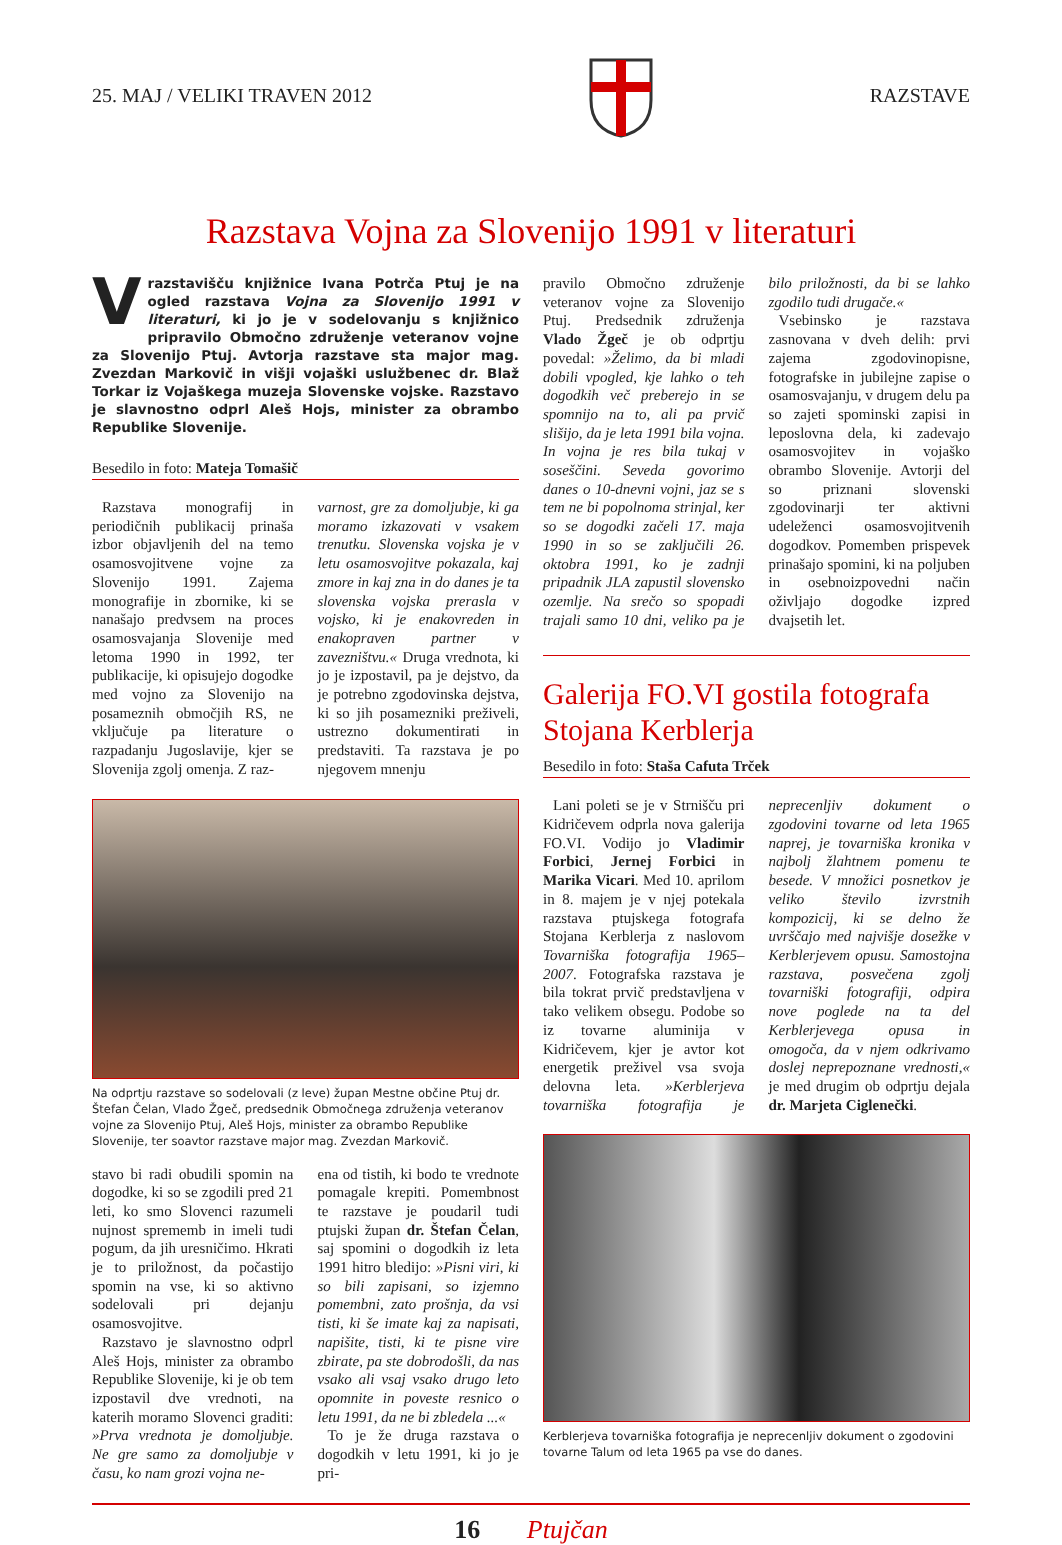25. MAJ / VELIKI TRAVEN 2012 RAZSTAVE
Razstava Vojna za Slovenijo 1991 v literaturi
V razstavišču knjižnice Ivana Potrča Ptuj je na ogled razstava Vojna za Slovenijo 1991 v literaturi, ki jo je v sodelovanju s knjižnico pripravilo Območno združenje veteranov vojne za Slovenijo Ptuj. Avtorja razstave sta major mag. Zvezdan Markovič in višji vojaški uslužbenec dr. Blaž Torkar iz Vojaškega muzeja Slovenske vojske. Razstavo je slavnostno odprl Aleš Hojs, minister za obrambo Republike Slovenije.
Besedilo in foto: Mateja Tomašič
Razstava monografij in periodičnih publikacij prinaša izbor objavljenih del na temo osamosvojitvene vojne za Slovenijo 1991. Zajema monografije in zbornike, ki se nanašajo predvsem na proces osamosvajanja Slovenije med letoma 1990 in 1992, ter publikacije, ki opisujejo dogodke med vojno za Slovenijo na posameznih območjih RS, ne vključuje pa literature o razpadanju Jugoslavije, kjer se Slovenija zgolj omenja. Z raz-
varnost, gre za domoljubje, ki ga moramo izkazovati v vsakem trenutku. Slovenska vojska je v letu osamosvojitve pokazala, kaj zmore in kaj zna in do danes je ta slovenska vojska prerasla v vojsko, ki je enakovreden in enakopraven partner v zavezništvu.« Druga vrednota, ki jo je izpostavil, pa je dejstvo, da je potrebno zgodovinska dejstva, ki so jih posamezniki preživeli, ustrezno dokumentirati in predstaviti. Ta razstava je po njegovem mnenju
Na odprtju razstave so sodelovali (z leve) župan Mestne občine Ptuj dr. Štefan Čelan, Vlado Žgeč, predsednik Območnega združenja veteranov vojne za Slovenijo Ptuj, Aleš Hojs, minister za obrambo Republike Slovenije, ter soavtor razstave major mag. Zvezdan Markovič.
stavo bi radi obudili spomin na dogodke, ki so se zgodili pred 21 leti, ko smo Slovenci razumeli nujnost sprememb in imeli tudi pogum, da jih uresničimo. Hkrati je to priložnost, da počastijo spomin na vse, ki so aktivno sodelovali pri dejanju osamosvojitve.
Razstavo je slavnostno odprl Aleš Hojs, minister za obrambo Republike Slovenije, ki je ob tem izpostavil dve vrednoti, na katerih moramo Slovenci graditi: »Prva vrednota je domoljubje. Ne gre samo za domoljubje v času, ko nam grozi vojna ne-
ena od tistih, ki bodo te vrednote pomagale krepiti. Pomembnost te razstave je poudaril tudi ptujski župan dr. Štefan Čelan, saj spomini o dogodkih iz leta 1991 hitro bledijo: »Pisni viri, ki so bili zapisani, so izjemno pomembni, zato prošnja, da vsi tisti, ki še imate kaj za napisati, napišite, tisti, ki te pisne vire zbirate, pa ste dobrodošli, da nas vsako ali vsaj vsako drugo leto opomnite in poveste resnico o letu 1991, da ne bi zbledela ...«
To je že druga razstava o dogodkih v letu 1991, ki jo je pri-
pravilo Območno združenje veteranov vojne za Slovenijo Ptuj. Predsednik združenja Vlado Žgeč je ob odprtju povedal: »Želimo, da bi mladi dobili vpogled, kje lahko o teh dogodkih več preberejo in se spomnijo na to, ali pa prvič slišijo, da je leta 1991 bila vojna. In vojna je res bila tukaj v soseščini. Seveda govorimo danes o 10-dnevni vojni, jaz se s tem ne bi popolnoma strinjal, ker so se dogodki začeli 17. maja 1990 in so se zaključili 26. oktobra 1991, ko je zadnji pripadnik JLA zapustil slovensko ozemlje. Na srečo so spopadi trajali samo 10 dni, veliko pa je bilo priložnosti, da bi se lahko zgodilo tudi drugače.«
Vsebinsko je razstava zasnovana v dveh delih: prvi zajema zgodovinopisne, fotografske in jubilejne zapise o osamosvajanju, v drugem delu pa so zajeti spominski zapisi in leposlovna dela, ki zadevajo osamosvojitev in vojaško obrambo Slovenije. Avtorji del so priznani slovenski zgodovinarji ter aktivni udeleženci osamosvojitvenih dogodkov. Pomemben prispevek prinašajo spomini, ki na poljuben in osebnoizpovedni način oživljajo dogodke izpred dvajsetih let.
Galerija FO.VI gostila fotografa Stojana Kerblerja
Besedilo in foto: Staša Cafuta Trček
Lani poleti se je v Strnišču pri Kidričevem odprla nova galerija FO.VI. Vodijo jo Vladimir Forbici, Jernej Forbici in Marika Vicari. Med 10. aprilom in 8. majem je v njej potekala razstava ptujskega fotografa Stojana Kerblerja z naslovom Tovarniška fotografija 1965–2007. Fotografska razstava je bila tokrat prvič predstavljena v tako velikem obsegu. Podobe so iz tovarne aluminija v Kidričevem, kjer je avtor kot energetik preživel vsa svoja delovna leta. »Kerblerjeva tovarniška fotografija je neprecenljiv dokument o zgodovini tovarne od leta 1965 naprej, je tovarniška kronika v najbolj žlahtnem pomenu te besede. V množici posnetkov je veliko število izvrstnih kompozicij, ki se delno že uvrščajo med najvišje dosežke v Kerblerjevem opusu. Samostojna razstava, posvečena zgolj tovarniški fotografiji, odpira nove poglede na ta del Kerblerjevega opusa in omogoča, da v njem odkrivamo doslej neprepoznane vrednosti,« je med drugim ob odprtju dejala dr. Marjeta Ciglenečki.
Kerblerjeva tovarniška fotografija je neprecenljiv dokument o zgodovini tovarne Talum od leta 1965 pa vse do danes.
16 Ptujčan